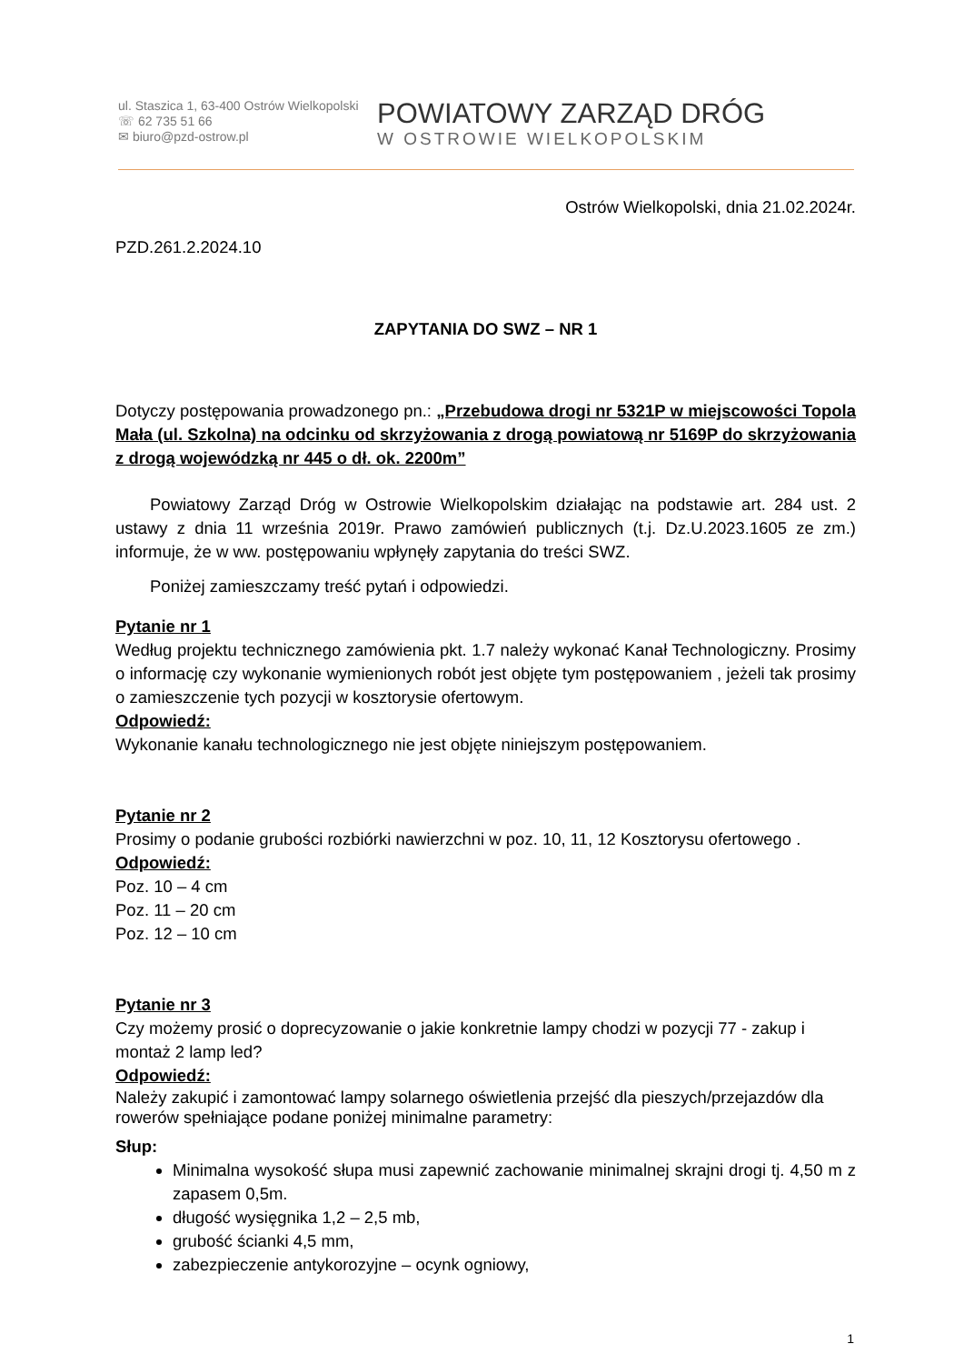ul. Staszica 1, 63-400 Ostrów Wielkopolski
☏ 62 735 51 66
✉ biuro@pzd-ostrow.pl
POWIATOWY ZARZĄD DRÓG
W OSTROWIE WIELKOPOLSKIM
Ostrów Wielkopolski, dnia 21.02.2024r.
PZD.261.2.2024.10
ZAPYTANIA DO SWZ – NR 1
Dotyczy postępowania prowadzonego pn.: „Przebudowa drogi nr 5321P w miejscowości Topola Mała (ul. Szkolna) na odcinku od skrzyżowania z drogą powiatową nr 5169P do skrzyżowania z drogą wojewódzką nr 445 o dł. ok. 2200m”
Powiatowy Zarząd Dróg w Ostrowie Wielkopolskim działając na podstawie art. 284 ust. 2 ustawy z dnia 11 września 2019r. Prawo zamówień publicznych (t.j. Dz.U.2023.1605 ze zm.) informuje, że w ww. postępowaniu wpłynęły zapytania do treści SWZ.
Poniżej zamieszczamy treść pytań i odpowiedzi.
Pytanie nr 1
Według projektu technicznego zamówienia pkt. 1.7 należy wykonać Kanał Technologiczny. Prosimy o informację czy wykonanie wymienionych robót jest objęte tym postępowaniem , jeżeli tak prosimy o zamieszczenie tych pozycji w kosztorysie ofertowym.
Odpowiedź:
Wykonanie kanału technologicznego nie jest objęte niniejszym postępowaniem.
Pytanie nr 2
Prosimy o podanie grubości rozbiórki nawierzchni w poz. 10, 11, 12 Kosztorysu ofertowego .
Odpowiedź:
Poz. 10 – 4 cm
Poz. 11 – 20 cm
Poz. 12 – 10 cm
Pytanie nr 3
Czy możemy prosić o doprecyzowanie o jakie konkretnie lampy chodzi w pozycji 77 - zakup i montaż 2 lamp led?
Odpowiedź:
Należy zakupić i zamontować lampy solarnego oświetlenia przejść dla pieszych/przejazdów dla rowerów spełniające podane poniżej minimalne parametry:
Słup:
Minimalna wysokość słupa musi zapewnić zachowanie minimalnej skrajni drogi tj. 4,50 m z zapasem 0,5m.
długość wysięgnika 1,2 – 2,5 mb,
grubość ścianki 4,5 mm,
zabezpieczenie antykorozyjne – ocynk ogniowy,
1